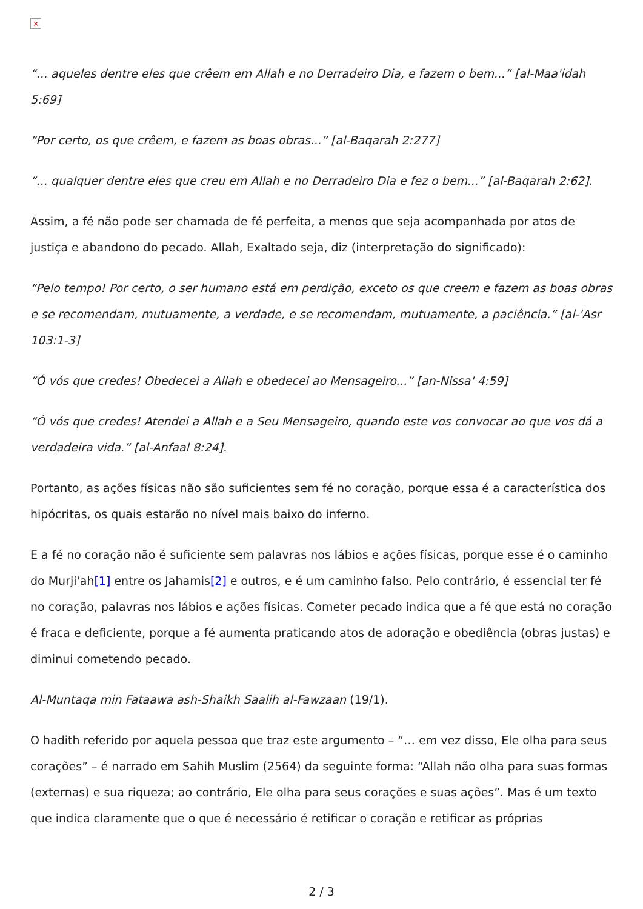×
“... aqueles dentre eles que crêem em Allah e no Derradeiro Dia, e fazem o bem...” [al-Maa'idah 5:69]
“Por certo, os que crêem, e fazem as boas obras...” [al-Baqarah 2:277]
“... qualquer dentre eles que creu em Allah e no Derradeiro Dia e fez o bem...” [al-Baqarah 2:62].
Assim, a fé não pode ser chamada de fé perfeita, a menos que seja acompanhada por atos de justiça e abandono do pecado. Allah, Exaltado seja, diz (interpretação do significado):
“Pelo tempo! Por certo, o ser humano está em perdição, exceto os que creem e fazem as boas obras e se recomendam, mutuamente, a verdade, e se recomendam, mutuamente, a paciência.” [al-'Asr 103:1-3]
“Ó vós que credes! Obedecei a Allah e obedecei ao Mensageiro...” [an-Nissa' 4:59]
“Ó vós que credes! Atendei a Allah e a Seu Mensageiro, quando este vos convocar ao que vos dá a verdadeira vida.” [al-Anfaal 8:24].
Portanto, as ações físicas não são suficientes sem fé no coração, porque essa é a característica dos hipócritas, os quais estarão no nível mais baixo do inferno.
E a fé no coração não é suficiente sem palavras nos lábios e ações físicas, porque esse é o caminho do Murji'ah[1] entre os Jahamis[2] e outros, e é um caminho falso. Pelo contrário, é essencial ter fé no coração, palavras nos lábios e ações físicas. Cometer pecado indica que a fé que está no coração é fraca e deficiente, porque a fé aumenta praticando atos de adoração e obediência (obras justas) e diminui cometendo pecado.
Al-Muntaqa min Fataawa ash-Shaikh Saalih al-Fawzaan (19/1).
O hadith referido por aquela pessoa que traz este argumento – “… em vez disso, Ele olha para seus corações” – é narrado em Sahih Muslim (2564) da seguinte forma: “Allah não olha para suas formas (externas) e sua riqueza; ao contrário, Ele olha para seus corações e suas ações”. Mas é um texto que indica claramente que o que é necessário é retificar o coração e retificar as próprias
2 / 3